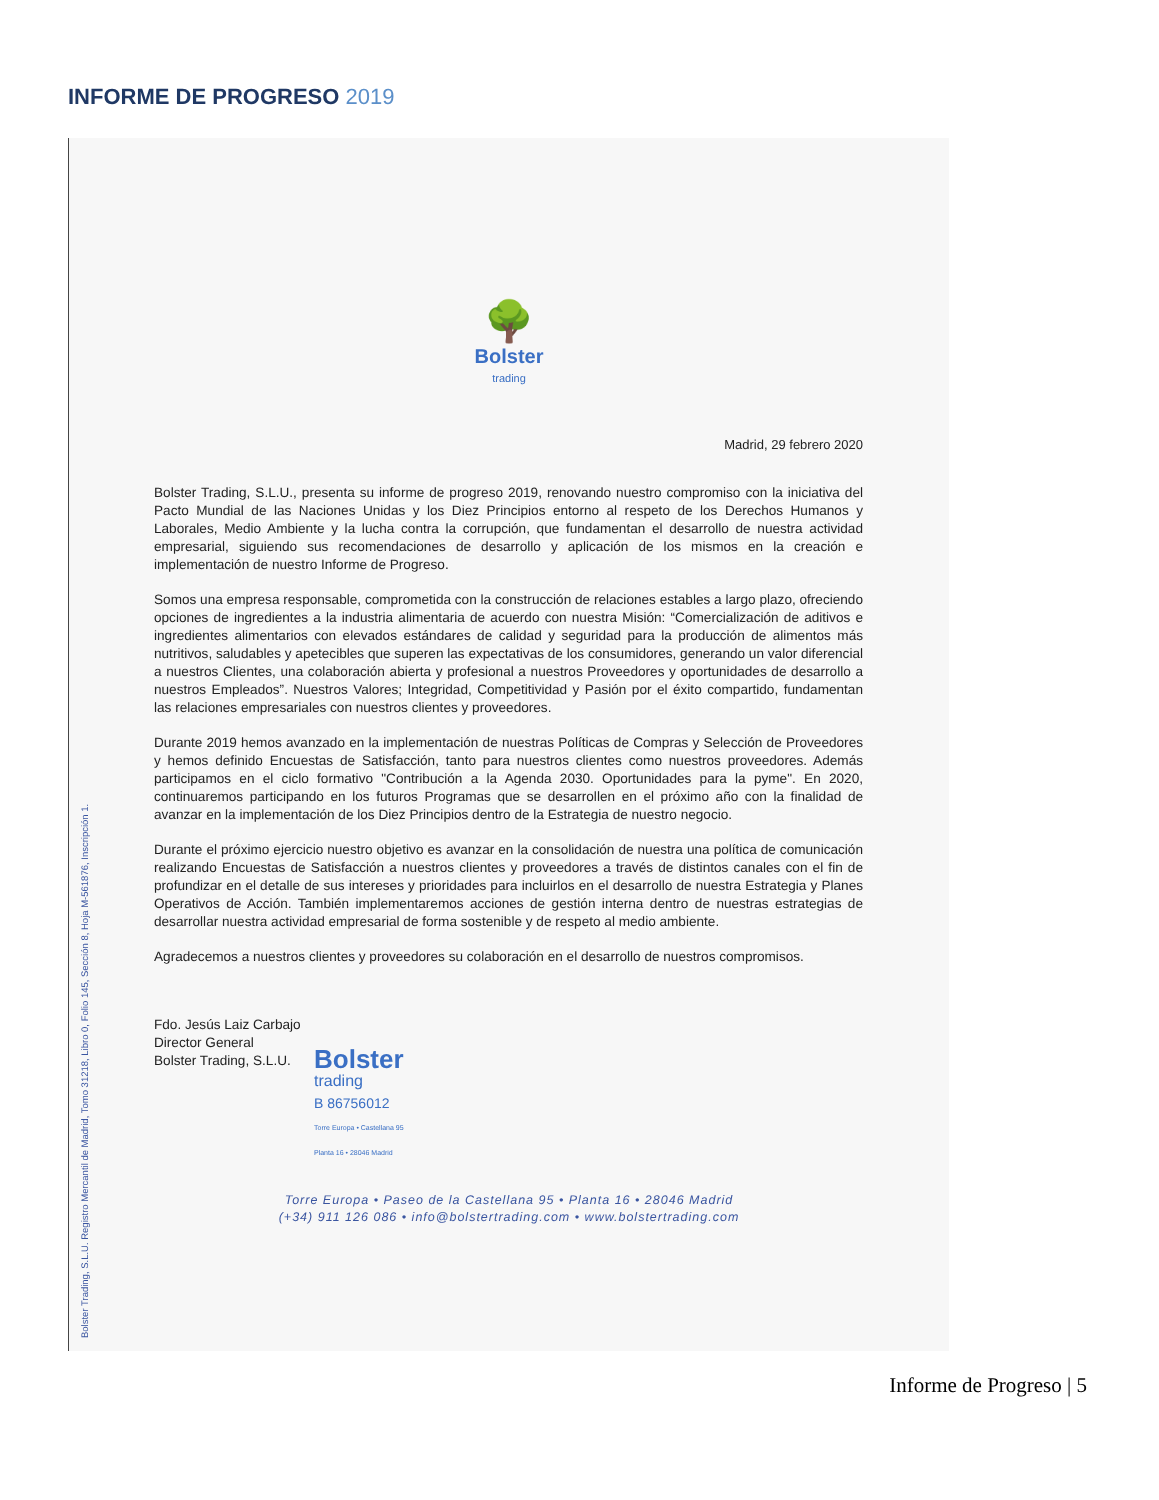INFORME DE PROGRESO 2019
Bolster Trading, S.L.U. Registro Mercantil de Madrid, Tomo 31218, Libro 0, Folio 145, Sección 8, Hoja M-561876, Inscripción 1.
🌳
Bolster
trading
Madrid, 29 febrero 2020
Bolster Trading, S.L.U., presenta su informe de progreso 2019, renovando nuestro compromiso con la iniciativa del Pacto Mundial de las Naciones Unidas y los Diez Principios entorno al respeto de los Derechos Humanos y Laborales, Medio Ambiente y la lucha contra la corrupción, que fundamentan el desarrollo de nuestra actividad empresarial, siguiendo sus recomendaciones de desarrollo y aplicación de los mismos en la creación e implementación de nuestro Informe de Progreso.
Somos una empresa responsable, comprometida con la construcción de relaciones estables a largo plazo, ofreciendo opciones de ingredientes a la industria alimentaria de acuerdo con nuestra Misión: “Comercialización de aditivos e ingredientes alimentarios con elevados estándares de calidad y seguridad para la producción de alimentos más nutritivos, saludables y apetecibles que superen las expectativas de los consumidores, generando un valor diferencial a nuestros Clientes, una colaboración abierta y profesional a nuestros Proveedores y oportunidades de desarrollo a nuestros Empleados”. Nuestros Valores; Integridad, Competitividad y Pasión por el éxito compartido, fundamentan las relaciones empresariales con nuestros clientes y proveedores.
Durante 2019 hemos avanzado en la implementación de nuestras Políticas de Compras y Selección de Proveedores y hemos definido Encuestas de Satisfacción, tanto para nuestros clientes como nuestros proveedores. Además participamos en el ciclo formativo "Contribución a la Agenda 2030. Oportunidades para la pyme". En 2020, continuaremos participando en los futuros Programas que se desarrollen en el próximo año con la finalidad de avanzar en la implementación de los Diez Principios dentro de la Estrategia de nuestro negocio.
Durante el próximo ejercicio nuestro objetivo es avanzar en la consolidación de nuestra una política de comunicación realizando Encuestas de Satisfacción a nuestros clientes y proveedores a través de distintos canales con el fin de profundizar en el detalle de sus intereses y prioridades para incluirlos en el desarrollo de nuestra Estrategia y Planes Operativos de Acción. También implementaremos acciones de gestión interna dentro de nuestras estrategias de desarrollar nuestra actividad empresarial de forma sostenible y de respeto al medio ambiente.
Agradecemos a nuestros clientes y proveedores su colaboración en el desarrollo de nuestros compromisos.
Fdo. Jesús Laiz Carbajo
Director General
Bolster Trading, S.L.U.
Bolster
trading
B 86756012
Torre Europa • Castellana 95
Planta 16 • 28046 Madrid
Torre Europa • Paseo de la Castellana 95 • Planta 16 • 28046 Madrid
(+34) 911 126 086 • info@bolstertrading.com • www.bolstertrading.com
Informe de Progreso | 5